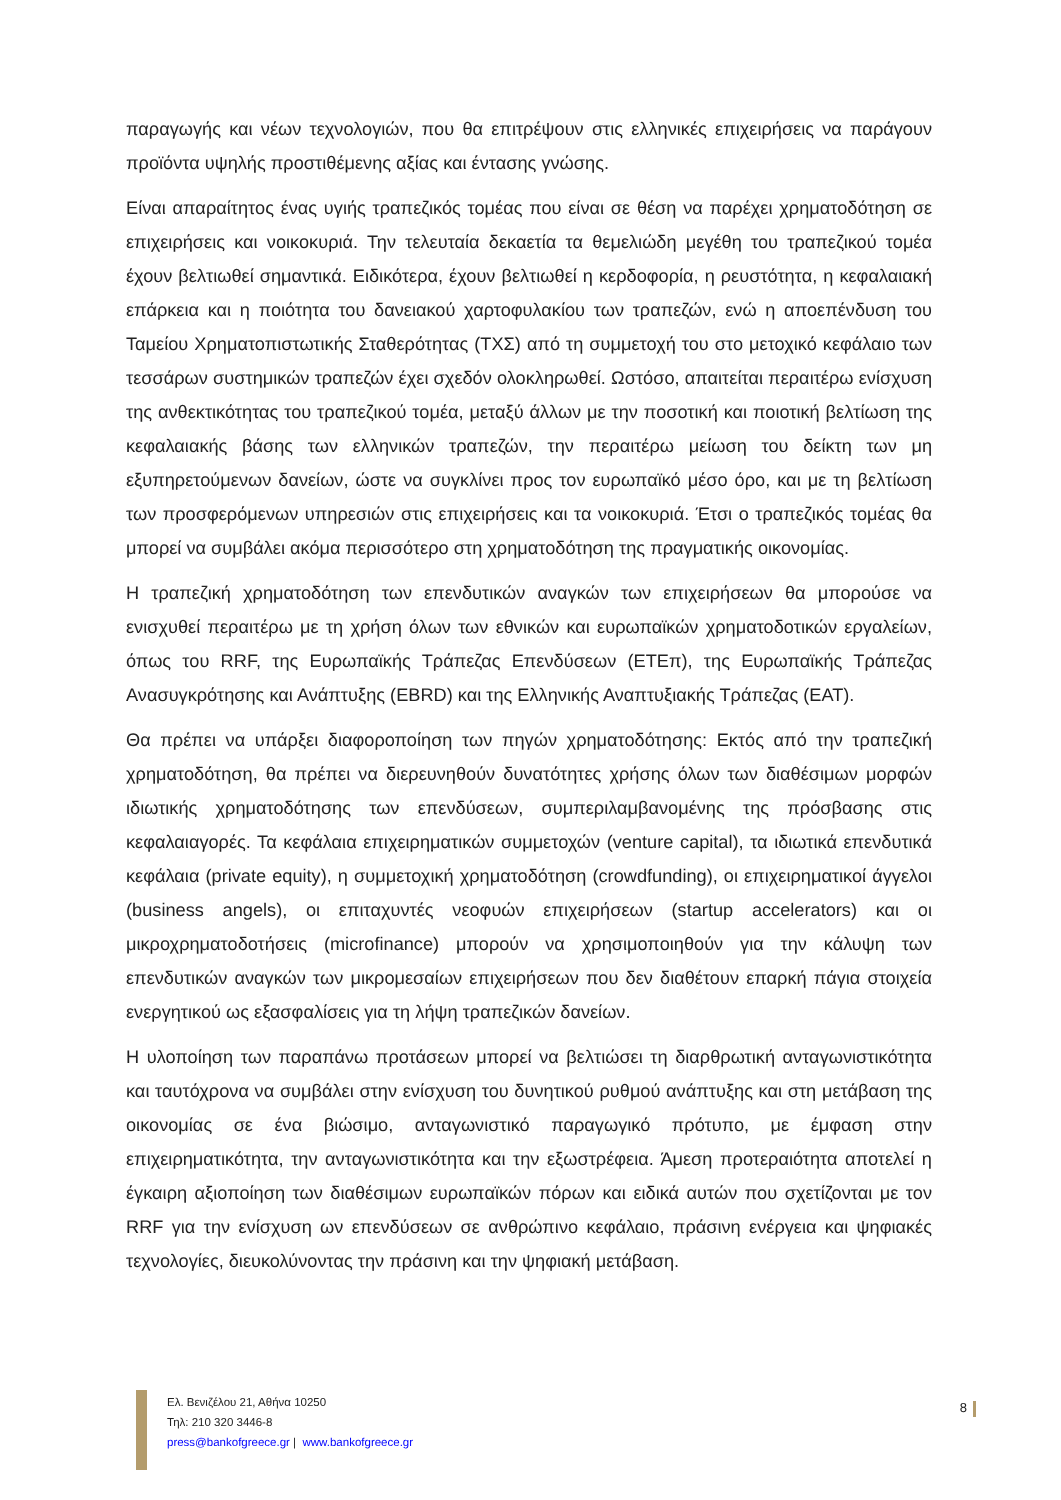παραγωγής και νέων τεχνολογιών, που θα επιτρέψουν στις ελληνικές επιχειρήσεις να παράγουν προϊόντα υψηλής προστιθέμενης αξίας και έντασης γνώσης.
Είναι απαραίτητος ένας υγιής τραπεζικός τομέας που είναι σε θέση να παρέχει χρηματοδότηση σε επιχειρήσεις και νοικοκυριά. Την τελευταία δεκαετία τα θεμελιώδη μεγέθη του τραπεζικού τομέα έχουν βελτιωθεί σημαντικά. Ειδικότερα, έχουν βελτιωθεί η κερδοφορία, η ρευστότητα, η κεφαλαιακή επάρκεια και η ποιότητα του δανειακού χαρτοφυλακίου των τραπεζών, ενώ η αποεπένδυση του Ταμείου Χρηματοπιστωτικής Σταθερότητας (ΤΧΣ) από τη συμμετοχή του στο μετοχικό κεφάλαιο των τεσσάρων συστημικών τραπεζών έχει σχεδόν ολοκληρωθεί. Ωστόσο, απαιτείται περαιτέρω ενίσχυση της ανθεκτικότητας του τραπεζικού τομέα, μεταξύ άλλων με την ποσοτική και ποιοτική βελτίωση της κεφαλαιακής βάσης των ελληνικών τραπεζών, την περαιτέρω μείωση του δείκτη των μη εξυπηρετούμενων δανείων, ώστε να συγκλίνει προς τον ευρωπαϊκό μέσο όρο, και με τη βελτίωση των προσφερόμενων υπηρεσιών στις επιχειρήσεις και τα νοικοκυριά. Έτσι ο τραπεζικός τομέας θα μπορεί να συμβάλει ακόμα περισσότερο στη χρηματοδότηση της πραγματικής οικονομίας.
Η τραπεζική χρηματοδότηση των επενδυτικών αναγκών των επιχειρήσεων θα μπορούσε να ενισχυθεί περαιτέρω με τη χρήση όλων των εθνικών και ευρωπαϊκών χρηματοδοτικών εργαλείων, όπως του RRF, της Ευρωπαϊκής Τράπεζας Επενδύσεων (ΕΤΕπ), της Ευρωπαϊκής Τράπεζας Ανασυγκρότησης και Ανάπτυξης (EBRD) και της Ελληνικής Αναπτυξιακής Τράπεζας (ΕΑΤ).
Θα πρέπει να υπάρξει διαφοροποίηση των πηγών χρηματοδότησης: Εκτός από την τραπεζική χρηματοδότηση, θα πρέπει να διερευνηθούν δυνατότητες χρήσης όλων των διαθέσιμων μορφών ιδιωτικής χρηματοδότησης των επενδύσεων, συμπεριλαμβανομένης της πρόσβασης στις κεφαλαιαγορές. Τα κεφάλαια επιχειρηματικών συμμετοχών (venture capital), τα ιδιωτικά επενδυτικά κεφάλαια (private equity), η συμμετοχική χρηματοδότηση (crowdfunding), οι επιχειρηματικοί άγγελοι (business angels), οι επιταχυντές νεοφυών επιχειρήσεων (startup accelerators) και οι μικροχρηματοδοτήσεις (microfinance) μπορούν να χρησιμοποιηθούν για την κάλυψη των επενδυτικών αναγκών των μικρομεσαίων επιχειρήσεων που δεν διαθέτουν επαρκή πάγια στοιχεία ενεργητικού ως εξασφαλίσεις για τη λήψη τραπεζικών δανείων.
Η υλοποίηση των παραπάνω προτάσεων μπορεί να βελτιώσει τη διαρθρωτική ανταγωνιστικότητα και ταυτόχρονα να συμβάλει στην ενίσχυση του δυνητικού ρυθμού ανάπτυξης και στη μετάβαση της οικονομίας σε ένα βιώσιμο, ανταγωνιστικό παραγωγικό πρότυπο, με έμφαση στην επιχειρηματικότητα, την ανταγωνιστικότητα και την εξωστρέφεια. Άμεση προτεραιότητα αποτελεί η έγκαιρη αξιοποίηση των διαθέσιμων ευρωπαϊκών πόρων και ειδικά αυτών που σχετίζονται με τον RRF για την ενίσχυση ων επενδύσεων σε ανθρώπινο κεφάλαιο, πράσινη ενέργεια και ψηφιακές τεχνολογίες, διευκολύνοντας την πράσινη και την ψηφιακή μετάβαση.
Ελ. Βενιζέλου 21, Αθήνα 10250
Τηλ: 210 320 3446-8
press@bankofgreece.gr | www.bankofgreece.gr
8